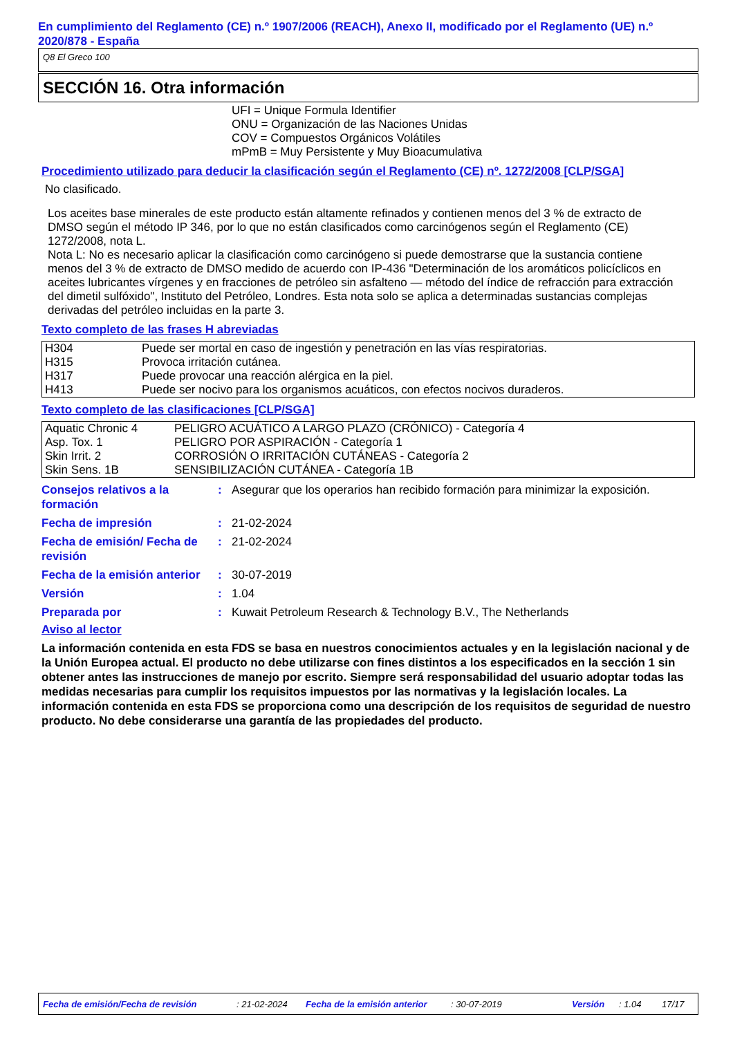En cumplimiento del Reglamento (CE) n.º 1907/2006 (REACH), Anexo II, modificado por el Reglamento (UE) n.º 2020/878 - España
Q8 El Greco 100
SECCIÓN 16. Otra información
UFI = Unique Formula Identifier
ONU = Organización de las Naciones Unidas
COV = Compuestos Orgánicos Volátiles
mPmB = Muy Persistente y Muy Bioacumulativa
Procedimiento utilizado para deducir la clasificación según el Reglamento (CE) nº. 1272/2008 [CLP/SGA]
No clasificado.
Los aceites base minerales de este producto están altamente refinados y contienen menos del 3 % de extracto de DMSO según el método IP 346, por lo que no están clasificados como carcinógenos según el Reglamento (CE) 1272/2008, nota L.
Nota L: No es necesario aplicar la clasificación como carcinógeno si puede demostrarse que la sustancia contiene menos del 3 % de extracto de DMSO medido de acuerdo con IP-436 "Determinación de los aromáticos policíclicos en aceites lubricantes vírgenes y en fracciones de petróleo sin asfalteno — método del índice de refracción para extracción del dimetil sulfóxido", Instituto del Petróleo, Londres. Esta nota solo se aplica a determinadas sustancias complejas derivadas del petróleo incluidas en la parte 3.
Texto completo de las frases H abreviadas
| H304 | Puede ser mortal en caso de ingestión y penetración en las vías respiratorias. |
| H315 | Provoca irritación cutánea. |
| H317 | Puede provocar una reacción alérgica en la piel. |
| H413 | Puede ser nocivo para los organismos acuáticos, con efectos nocivos duraderos. |
Texto completo de las clasificaciones [CLP/SGA]
| Aquatic Chronic 4 | PELIGRO ACUÁTICO A LARGO PLAZO (CRÓNICO) - Categoría 4 |
| Asp. Tox. 1 | PELIGRO POR ASPIRACIÓN - Categoría 1 |
| Skin Irrit. 2 | CORROSIÓN O IRRITACIÓN CUTÁNEAS - Categoría 2 |
| Skin Sens. 1B | SENSIBILIZACIÓN CUTÁNEA - Categoría 1B |
| Consejos relativos a la formación | : | Asegurar que los operarios han recibido formación para minimizar la exposición. |
| Fecha de impresión | : | 21-02-2024 |
| Fecha de emisión/ Fecha de revisión | : | 21-02-2024 |
| Fecha de la emisión anterior | : | 30-07-2019 |
| Versión | : | 1.04 |
| Preparada por | : | Kuwait Petroleum Research & Technology B.V., The Netherlands |
Aviso al lector
La información contenida en esta FDS se basa en nuestros conocimientos actuales y en la legislación nacional y de la Unión Europea actual. El producto no debe utilizarse con fines distintos a los especificados en la sección 1 sin obtener antes las instrucciones de manejo por escrito. Siempre será responsabilidad del usuario adoptar todas las medidas necesarias para cumplir los requisitos impuestos por las normativas y la legislación locales. La información contenida en esta FDS se proporciona como una descripción de los requisitos de seguridad de nuestro producto. No debe considerarse una garantía de las propiedades del producto.
Fecha de emisión/Fecha de revisión: 21-02-2024 Fecha de la emisión anterior: 30-07-2019 Versión: 1.04 17/17